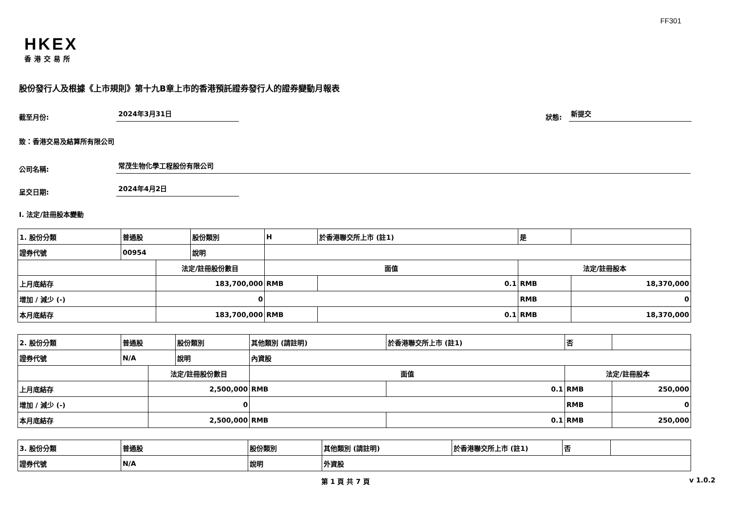FF301
HKEX
香港交易所
股份發行人及根據《上市規則》第十九B章上市的香港預託證券發行人的證券變動月報表
截至月份: 2024年3月31日 狀態: 新提交
致：香港交易及結算所有限公司
公司名稱: 常茂生物化學工程股份有限公司
呈交日期: 2024年4月2日
I. 法定/註冊股本變動
| 1. 股份分類 | 普通股 | | 股份類別 | H | | 於香港聯交所上市 (註1) | 是 | |
| 證券代號 | 00954 | | 說明 | | | | | |
| | | 法定/註冊股份數目 | | | 面值 | | 法定/註冊股本 | |
| 上月底結存 | | 183,700,000 | | | RMB | 0.1 | RMB | 18,370,000 |
| 增加 / 減少 (-) | | 0 | | | | | RMB | 0 |
| 本月底結存 | | 183,700,000 | | | RMB | 0.1 | RMB | 18,370,000 |
| 2. 股份分類 | 普通股 | | 股份類別 | 其他類別 (請註明) | | 於香港聯交所上市 (註1) | 否 | |
| 證券代號 | N/A | | 說明 | 內資股 | | | | |
| | | 法定/註冊股份數目 | | | 面值 | | 法定/註冊股本 | |
| 上月底結存 | | 2,500,000 | | | RMB | 0.1 | RMB | 250,000 |
| 增加 / 減少 (-) | | 0 | | | | | RMB | 0 |
| 本月底結存 | | 2,500,000 | | | RMB | 0.1 | RMB | 250,000 |
| 3. 股份分類 | 普通股 | 股份類別 | 其他類別 (請註明) | 於香港聯交所上市 (註1) | 否 | |
| 證券代號 | N/A | 說明 | 外資股 | | | |
第 1 頁 共 7 頁 v 1.0.2